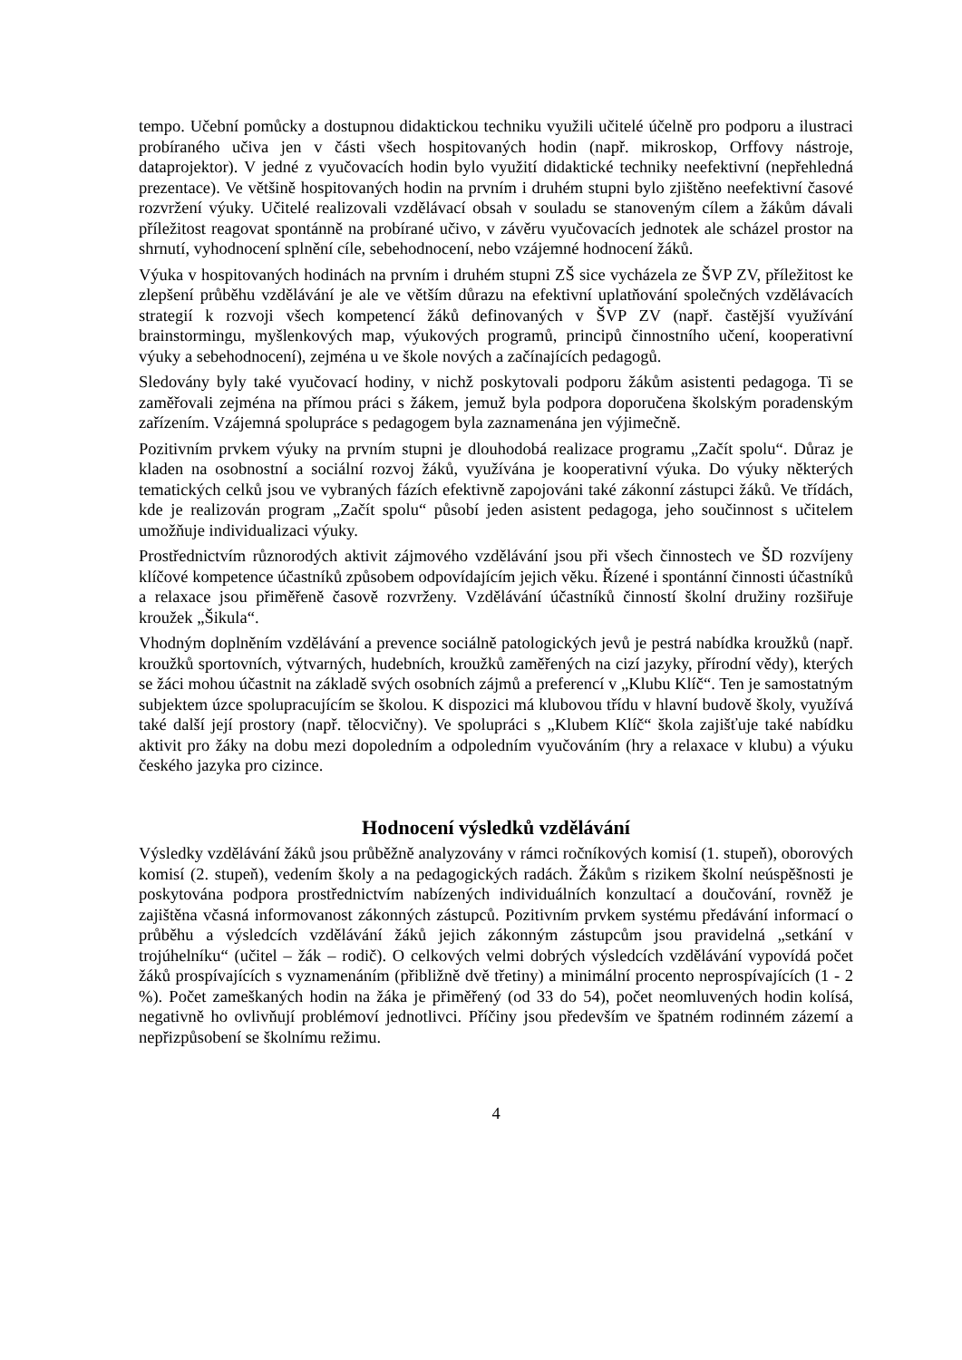tempo. Učební pomůcky a dostupnou didaktickou techniku využili učitelé účelně pro podporu a ilustraci probíraného učiva jen v části všech hospitovaných hodin (např. mikroskop, Orffovy nástroje, dataprojektor). V jedné z vyučovacích hodin bylo využití didaktické techniky neefektivní (nepřehledná prezentace). Ve většině hospitovaných hodin na prvním i druhém stupni bylo zjištěno neefektivní časové rozvržení výuky. Učitelé realizovali vzdělávací obsah v souladu se stanoveným cílem a žákům dávali příležitost reagovat spontánně na probírané učivo, v závěru vyučovacích jednotek ale scházel prostor na shrnutí, vyhodnocení splnění cíle, sebehodnocení, nebo vzájemné hodnocení žáků.
Výuka v hospitovaných hodinách na prvním i druhém stupni ZŠ sice vycházela ze ŠVP ZV, příležitost ke zlepšení průběhu vzdělávání je ale ve větším důrazu na efektivní uplatňování společných vzdělávacích strategií k rozvoji všech kompetencí žáků definovaných v ŠVP ZV (např. častější využívání brainstormingu, myšlenkových map, výukových programů, principů činnostního učení, kooperativní výuky a sebehodnocení), zejména u ve škole nových a začínajících pedagogů.
Sledovány byly také vyučovací hodiny, v nichž poskytovali podporu žákům asistenti pedagoga. Ti se zaměřovali zejména na přímou práci s žákem, jemuž byla podpora doporučena školským poradenským zařízením. Vzájemná spolupráce s pedagogem byla zaznamenána jen výjimečně.
Pozitivním prvkem výuky na prvním stupni je dlouhodobá realizace programu „Začít spolu“. Důraz je kladen na osobnostní a sociální rozvoj žáků, využívána je kooperativní výuka. Do výuky některých tematických celků jsou ve vybraných fázích efektivně zapojováni také zákonní zástupci žáků. Ve třídách, kde je realizován program „Začít spolu“ působí jeden asistent pedagoga, jeho součinnost s učitelem umožňuje individualizaci výuky.
Prostřednictvím různorodých aktivit zájmového vzdělávání jsou při všech činnostech ve ŠD rozvíjeny klíčové kompetence účastníků způsobem odpovídajícím jejich věku. Řízené i spontánní činnosti účastníků a relaxace jsou přiměřeně časově rozvrženy. Vzdělávání účastníků činností školní družiny rozšiřuje kroužek „Šikula“.
Vhodným doplněním vzdělávání a prevence sociálně patologických jevů je pestrá nabídka kroužků (např. kroužků sportovních, výtvarných, hudebních, kroužků zaměřených na cizí jazyky, přírodní vědy), kterých se žáci mohou účastnit na základě svých osobních zájmů a preferencí v „Klubu Klíč“. Ten je samostatným subjektem úzce spolupracujícím se školou. K dispozici má klubovou třídu v hlavní budově školy, využívá také další její prostory (např. tělocvičny). Ve spolupráci s „Klubem Klíč“ škola zajišťuje také nabídku aktivit pro žáky na dobu mezi dopoledním a odpoledním vyučováním (hry a relaxace v klubu) a výuku českého jazyka pro cizince.
Hodnocení výsledků vzdělávání
Výsledky vzdělávání žáků jsou průběžně analyzovány v rámci ročníkových komisí (1. stupeň), oborových komisí (2. stupeň), vedením školy a na pedagogických radách. Žákům s rizikem školní neúspěšnosti je poskytována podpora prostřednictvím nabízených individuálních konzultací a doučování, rovněž je zajištěna včasná informovanost zákonných zástupců. Pozitivním prvkem systému předávání informací o průběhu a výsledcích vzdělávání žáků jejich zákonným zástupcům jsou pravidelná „setkání v trojúhelníku“ (učitel – žák – rodič). O celkových velmi dobrých výsledcích vzdělávání vypovídá počet žáků prospívajících s vyznamenáním (přibližně dvě třetiny) a minimální procento neprospívajících (1 - 2 %). Počet zameškaných hodin na žáka je přiměřený (od 33 do 54), počet neomluvených hodin kolísá, negativně ho ovlivňují problémoví jednotlivci. Příčiny jsou především ve špatném rodinném zázemí a nepřizpůsobení se školnímu režimu.
4